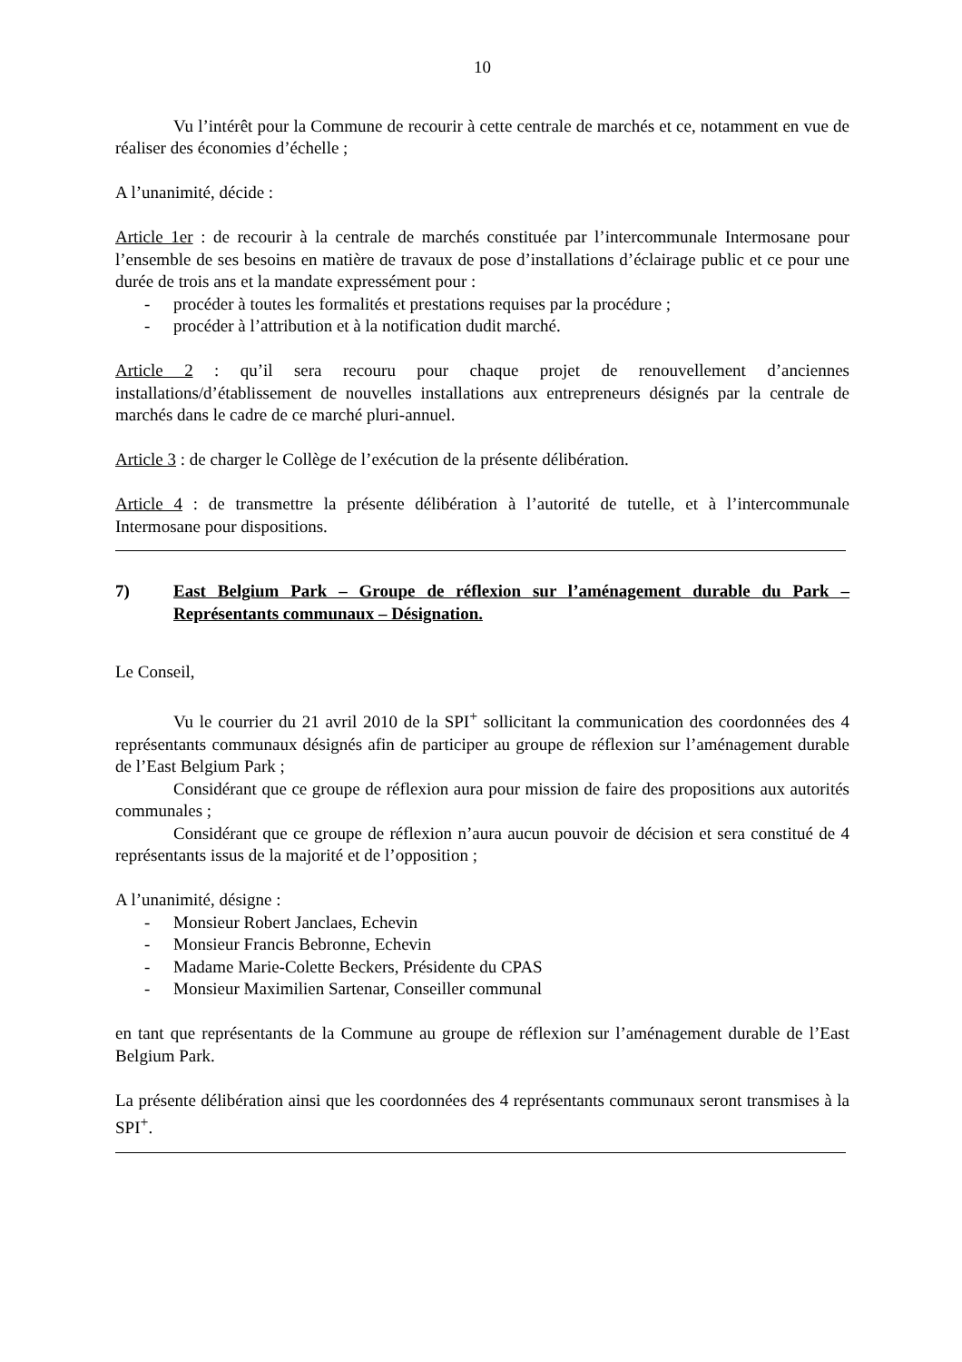10
Vu l’intérêt pour la Commune de recourir à cette centrale de marchés et ce, notamment en vue de réaliser des économies d’échelle ;
A l’unanimité, décide :
Article 1er : de recourir à la centrale de marchés constituée par l’intercommunale Intermosane pour l’ensemble de ses besoins en matière de travaux de pose d’installations d’éclairage public et ce pour une durée de trois ans et la mandate expressément pour :
- procéder à toutes les formalités et prestations requises par la procédure ;
- procéder à l’attribution et à la notification dudit marché.
Article 2 : qu’il sera recouru pour chaque projet de renouvellement d’anciennes installations/d’établissement de nouvelles installations aux entrepreneurs désignés par la centrale de marchés dans le cadre de ce marché pluri-annuel.
Article 3 : de charger le Collège de l’exécution de la présente délibération.
Article 4 : de transmettre la présente délibération à l’autorité de tutelle, et à l’intercommunale Intermosane pour dispositions.
7) East Belgium Park – Groupe de réflexion sur l’aménagement durable du Park – Représentants communaux – Désignation.
Le Conseil,
Vu le courrier du 21 avril 2010 de la SPI<sup>+</sup> sollicitant la communication des coordonnées des 4 représentants communaux désignés afin de participer au groupe de réflexion sur l’aménagement durable de l’East Belgium Park ;
Considérant que ce groupe de réflexion aura pour mission de faire des propositions aux autorités communales ;
Considérant que ce groupe de réflexion n’aura aucun pouvoir de décision et sera constitué de 4 représentants issus de la majorité et de l’opposition ;
A l’unanimité, désigne :
- Monsieur Robert Janclaes, Echevin
- Monsieur Francis Bebronne, Echevin
- Madame Marie-Colette Beckers, Présidente du CPAS
- Monsieur Maximilien Sartenar, Conseiller communal
en tant que représentants de la Commune au groupe de réflexion sur l’aménagement durable de l’East Belgium Park.
La présente délibération ainsi que les coordonnées des 4 représentants communaux seront transmises à la SPI<sup>+</sup>.